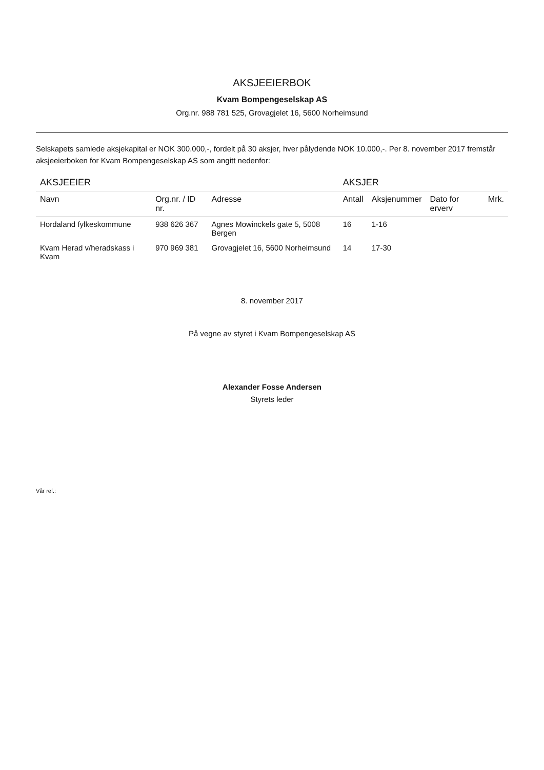AKSJEEIERBOK
Kvam Bompengeselskap AS
Org.nr. 988 781 525, Grovagjelet 16, 5600 Norheimsund
Selskapets samlede aksjekapital er NOK 300.000,-, fordelt på 30 aksjer, hver pålydende NOK 10.000,-. Per 8. november 2017 fremstår aksjeeierboken for Kvam Bompengeselskap AS som angitt nedenfor:
| AKSJEEIER | | | AKSJER | | | |
| --- | --- | --- | --- | --- | --- | --- |
| Navn | Org.nr. / ID nr. | Adresse | Antall | Aksjenummer | Dato for erverv | Mrk. |
| Hordaland fylkeskommune | 938 626 367 | Agnes Mowinckels gate 5, 5008 Bergen | 16 | 1-16 | | |
| Kvam Herad v/heradskass i Kvam | 970 969 381 | Grovagjelet 16, 5600 Norheimsund | 14 | 17-30 | | |
8. november 2017
På vegne av styret i Kvam Bompengeselskap AS
Alexander Fosse Andersen
Styrets leder
Vår ref.: